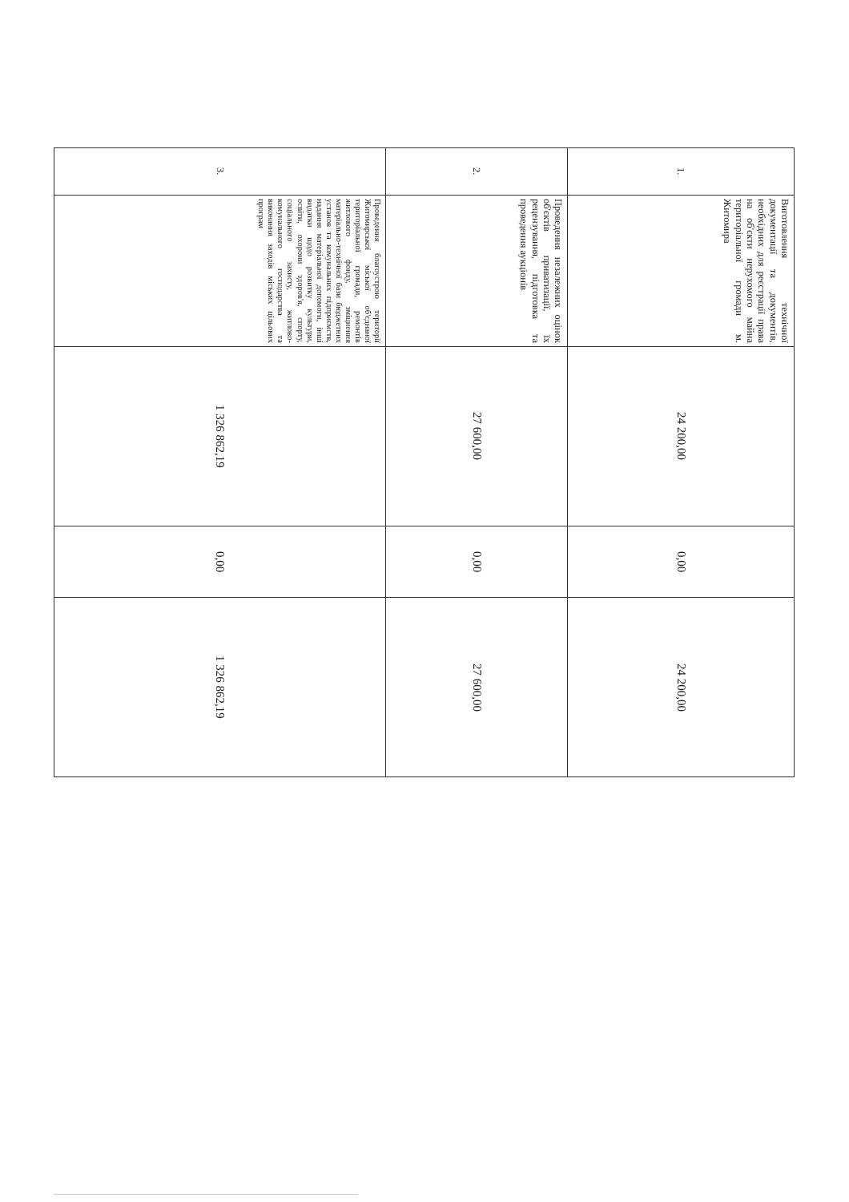| 1. | Виготовлення технічної документації та документів, необхідних для реєстрації права на об'єкти нерухомого майна територіальної громади м. Житомира | 24 200,00 | 0,00 | 24 200,00 |
| 2. | Проведення незалежних оцінок об'єктів приватизації, їх рецензування, підготовка та проведення аукціонів | 27 600,00 | 0,00 | 27 600,00 |
| 3. | Проведення благоустрою території Житомирської міської об'єднаної територіальної громади, ремонтів житлового фонду, зміцнення матеріально-технічної бази бюджетних установ та комунальних підприємств, надання матеріальної допомоги, інші видатки щодо розвитку культури, освіти, охорони здоров'я, спорту, соціального захисту, житлово-комунального господарства та виконання заходів міських цільових програм | 1 326 862,19 | 0,00 | 1 326 862,19 |